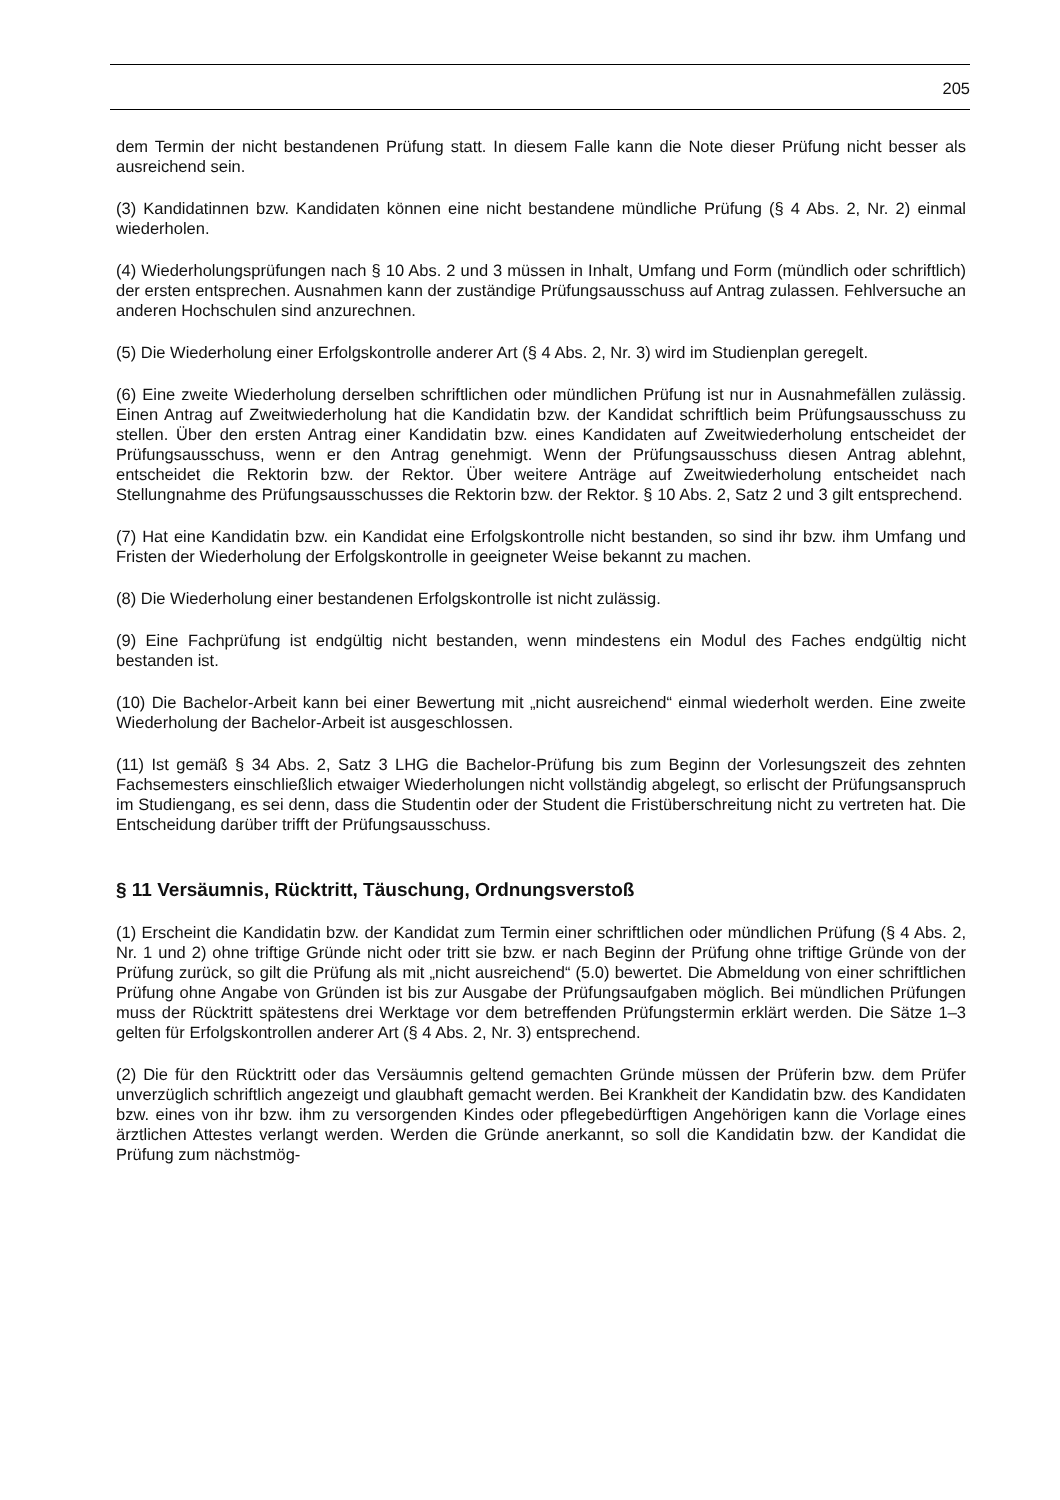205
dem Termin der nicht bestandenen Prüfung statt. In diesem Falle kann die Note dieser Prüfung nicht besser als ausreichend sein.
(3) Kandidatinnen bzw. Kandidaten können eine nicht bestandene mündliche Prüfung (§ 4 Abs. 2, Nr. 2) einmal wiederholen.
(4) Wiederholungsprüfungen nach § 10 Abs. 2 und 3 müssen in Inhalt, Umfang und Form (mündlich oder schriftlich) der ersten entsprechen. Ausnahmen kann der zuständige Prüfungsausschuss auf Antrag zulassen. Fehlversuche an anderen Hochschulen sind anzurechnen.
(5) Die Wiederholung einer Erfolgskontrolle anderer Art (§ 4 Abs. 2, Nr. 3) wird im Studienplan geregelt.
(6) Eine zweite Wiederholung derselben schriftlichen oder mündlichen Prüfung ist nur in Ausnahmefällen zulässig. Einen Antrag auf Zweitwiederholung hat die Kandidatin bzw. der Kandidat schriftlich beim Prüfungsausschuss zu stellen. Über den ersten Antrag einer Kandidatin bzw. eines Kandidaten auf Zweitwiederholung entscheidet der Prüfungsausschuss, wenn er den Antrag genehmigt. Wenn der Prüfungsausschuss diesen Antrag ablehnt, entscheidet die Rektorin bzw. der Rektor. Über weitere Anträge auf Zweitwiederholung entscheidet nach Stellungnahme des Prüfungsausschusses die Rektorin bzw. der Rektor. § 10 Abs. 2, Satz 2 und 3 gilt entsprechend.
(7) Hat eine Kandidatin bzw. ein Kandidat eine Erfolgskontrolle nicht bestanden, so sind ihr bzw. ihm Umfang und Fristen der Wiederholung der Erfolgskontrolle in geeigneter Weise bekannt zu machen.
(8) Die Wiederholung einer bestandenen Erfolgskontrolle ist nicht zulässig.
(9) Eine Fachprüfung ist endgültig nicht bestanden, wenn mindestens ein Modul des Faches endgültig nicht bestanden ist.
(10) Die Bachelor-Arbeit kann bei einer Bewertung mit „nicht ausreichend“ einmal wiederholt werden. Eine zweite Wiederholung der Bachelor-Arbeit ist ausgeschlossen.
(11) Ist gemäß § 34 Abs. 2, Satz 3 LHG die Bachelor-Prüfung bis zum Beginn der Vorlesungszeit des zehnten Fachsemesters einschließlich etwaiger Wiederholungen nicht vollständig abgelegt, so erlischt der Prüfungsanspruch im Studiengang, es sei denn, dass die Studentin oder der Student die Fristüberschreitung nicht zu vertreten hat. Die Entscheidung darüber trifft der Prüfungsausschuss.
§ 11 Versäumnis, Rücktritt, Täuschung, Ordnungsverstoß
(1) Erscheint die Kandidatin bzw. der Kandidat zum Termin einer schriftlichen oder mündlichen Prüfung (§ 4 Abs. 2, Nr. 1 und 2) ohne triftige Gründe nicht oder tritt sie bzw. er nach Beginn der Prüfung ohne triftige Gründe von der Prüfung zurück, so gilt die Prüfung als mit „nicht ausreichend“ (5.0) bewertet. Die Abmeldung von einer schriftlichen Prüfung ohne Angabe von Gründen ist bis zur Ausgabe der Prüfungsaufgaben möglich. Bei mündlichen Prüfungen muss der Rücktritt spätestens drei Werktage vor dem betreffenden Prüfungstermin erklärt werden. Die Sätze 1–3 gelten für Erfolgskontrollen anderer Art (§ 4 Abs. 2, Nr. 3) entsprechend.
(2) Die für den Rücktritt oder das Versäumnis geltend gemachten Gründe müssen der Prüferin bzw. dem Prüfer unverzüglich schriftlich angezeigt und glaubhaft gemacht werden. Bei Krankheit der Kandidatin bzw. des Kandidaten bzw. eines von ihr bzw. ihm zu versorgenden Kindes oder pflegebedürftigen Angehörigen kann die Vorlage eines ärztlichen Attestes verlangt werden. Werden die Gründe anerkannt, so soll die Kandidatin bzw. der Kandidat die Prüfung zum nächstmög-